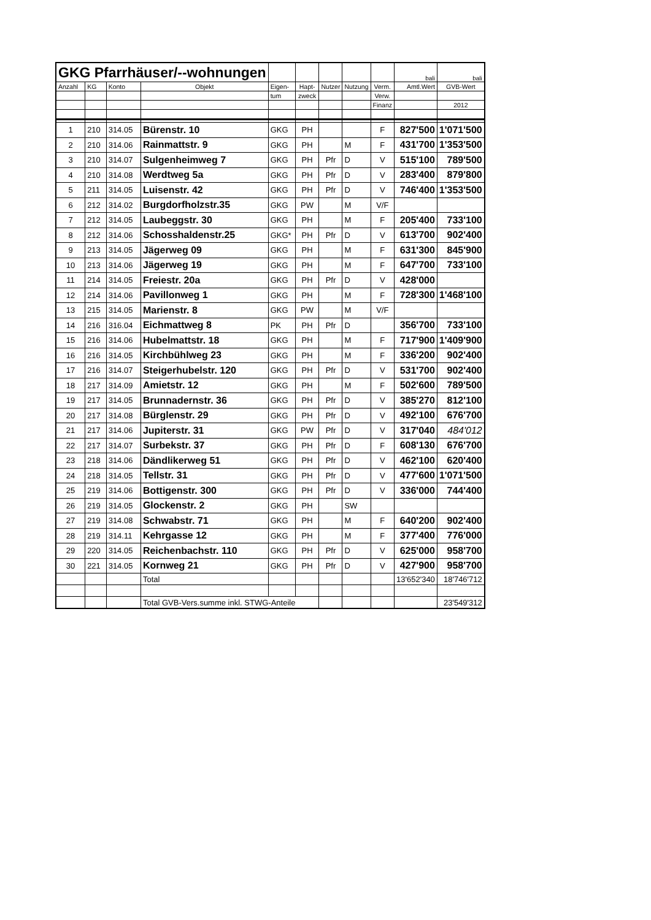| GKG Pfarrhäuser/--wohnungen | | | | | | | | | bali | bali |
| Anzahl | KG | Konto | Objekt | Eigen- | Hapt- | Nutzer | Nutzung | Verm. | Amtl.Wert | GVB-Wert |
| | | | | tum | zweck | | | Verw. | | |
| | | | | | | | | Finanz | | 2012 |
| 1 | 210 | 314.05 | Bürenstr. 10 | GKG | PH | | | F | 827'500 | 1'071'500 |
| 2 | 210 | 314.06 | Rainmattstr. 9 | GKG | PH | | M | F | 431'700 | 1'353'500 |
| 3 | 210 | 314.07 | Sulgenheimweg 7 | GKG | PH | Pfr | D | V | 515'100 | 789'500 |
| 4 | 210 | 314.08 | Werdtweg 5a | GKG | PH | Pfr | D | V | 283'400 | 879'800 |
| 5 | 211 | 314.05 | Luisenstr. 42 | GKG | PH | Pfr | D | V | 746'400 | 1'353'500 |
| 6 | 212 | 314.02 | Burgdorfholzstr.35 | GKG | PW | | M | V/F | | |
| 7 | 212 | 314.05 | Laubeggstr. 30 | GKG | PH | | M | F | 205'400 | 733'100 |
| 8 | 212 | 314.06 | Schosshaldenstr.25 | GKG* | PH | Pfr | D | V | 613'700 | 902'400 |
| 9 | 213 | 314.05 | Jägerweg 09 | GKG | PH | | M | F | 631'300 | 845'900 |
| 10 | 213 | 314.06 | Jägerweg 19 | GKG | PH | | M | F | 647'700 | 733'100 |
| 11 | 214 | 314.05 | Freiestr. 20a | GKG | PH | Pfr | D | V | 428'000 | |
| 12 | 214 | 314.06 | Pavillonweg 1 | GKG | PH | | M | F | 728'300 | 1'468'100 |
| 13 | 215 | 314.05 | Marienstr. 8 | GKG | PW | | M | V/F | | |
| 14 | 216 | 316.04 | Eichmattweg 8 | PK | PH | Pfr | D | | 356'700 | 733'100 |
| 15 | 216 | 314.06 | Hubelmattstr. 18 | GKG | PH | | M | F | 717'900 | 1'409'900 |
| 16 | 216 | 314.05 | Kirchbühlweg 23 | GKG | PH | | M | F | 336'200 | 902'400 |
| 17 | 216 | 314.07 | Steigerhubelstr. 120 | GKG | PH | Pfr | D | V | 531'700 | 902'400 |
| 18 | 217 | 314.09 | Amietstr. 12 | GKG | PH | | M | F | 502'600 | 789'500 |
| 19 | 217 | 314.05 | Brunnadernstr. 36 | GKG | PH | Pfr | D | V | 385'270 | 812'100 |
| 20 | 217 | 314.08 | Bürglenstr. 29 | GKG | PH | Pfr | D | V | 492'100 | 676'700 |
| 21 | 217 | 314.06 | Jupiterstr. 31 | GKG | PW | Pfr | D | V | 317'040 | 484'012 |
| 22 | 217 | 314.07 | Surbekstr. 37 | GKG | PH | Pfr | D | F | 608'130 | 676'700 |
| 23 | 218 | 314.06 | Dändlikerweg 51 | GKG | PH | Pfr | D | V | 462'100 | 620'400 |
| 24 | 218 | 314.05 | Tellstr. 31 | GKG | PH | Pfr | D | V | 477'600 | 1'071'500 |
| 25 | 219 | 314.06 | Bottigenstr. 300 | GKG | PH | Pfr | D | V | 336'000 | 744'400 |
| 26 | 219 | 314.05 | Glockenstr. 2 | GKG | PH | | SW | | | |
| 27 | 219 | 314.08 | Schwabstr. 71 | GKG | PH | | M | F | 640'200 | 902'400 |
| 28 | 219 | 314.11 | Kehrgasse 12 | GKG | PH | | M | F | 377'400 | 776'000 |
| 29 | 220 | 314.05 | Reichenbachstr. 110 | GKG | PH | Pfr | D | V | 625'000 | 958'700 |
| 30 | 221 | 314.05 | Kornweg 21 | GKG | PH | Pfr | D | V | 427'900 | 958'700 |
| | | | Total | | | | | | 13'652'340 | 18'746'712 |
| | | | Total GVB-Vers.summe inkl. STWG-Anteile | | | | | | | 23'549'312 |